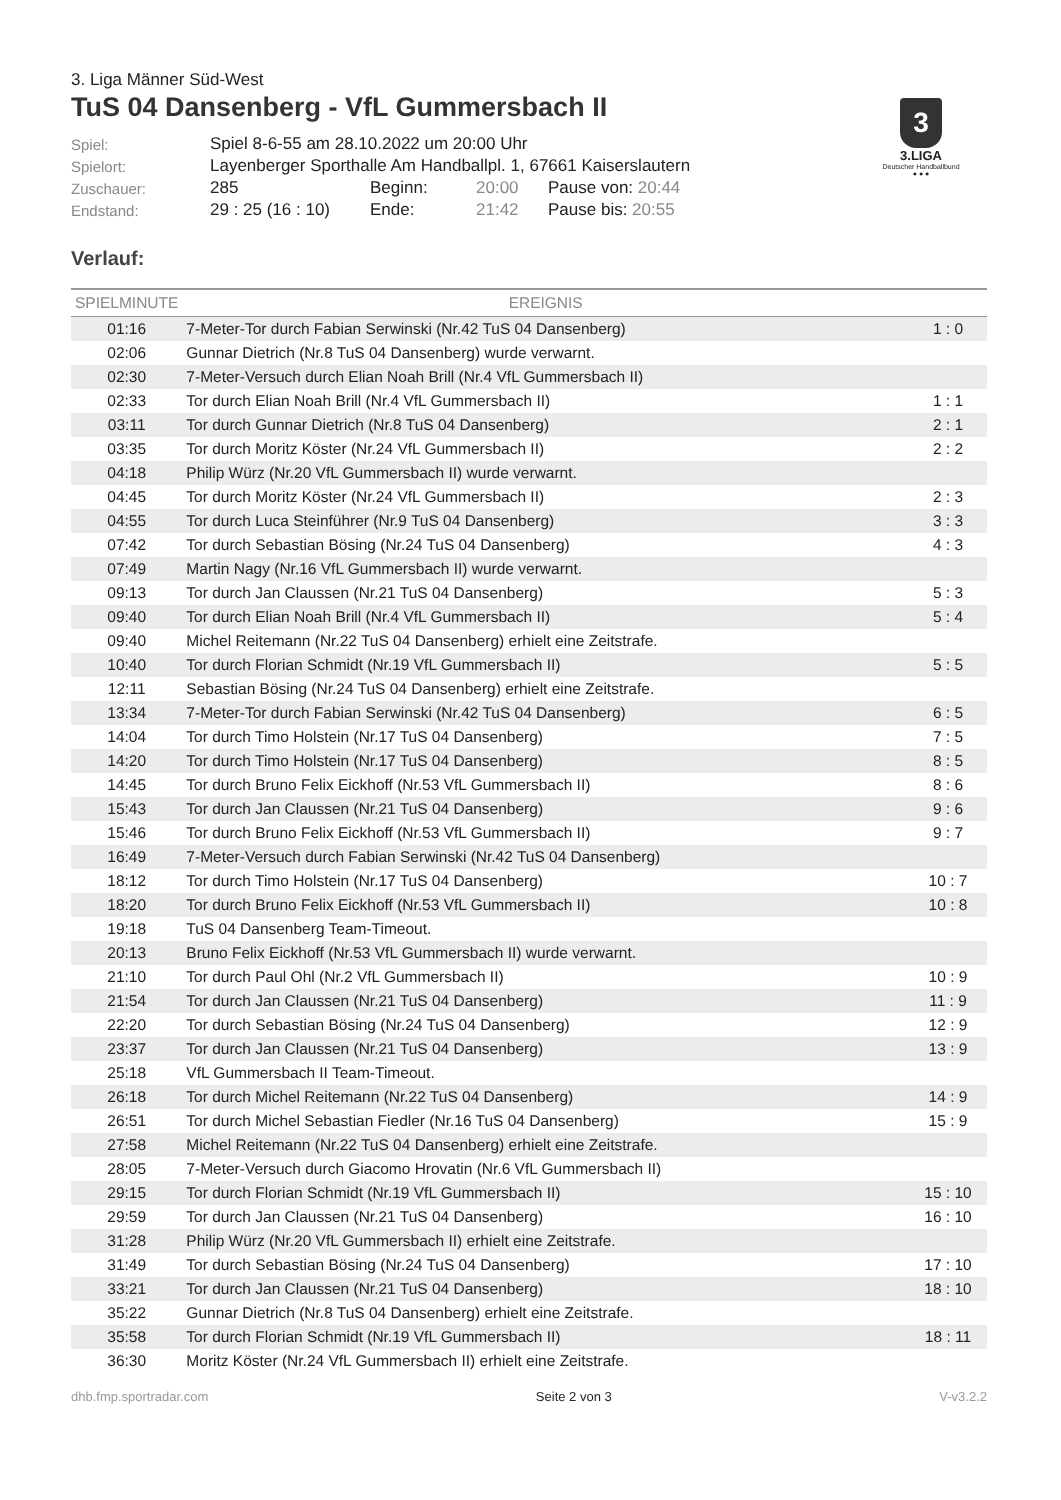3
3.LIGA
Deutscher Handballbund
● ● ●
3. Liga Männer Süd-West
TuS 04 Dansenberg - VfL Gummersbach II
| Spiel: | Spiel 8-6-55 am 28.10.2022 um 20:00 Uhr | | | |
| Spielort: | Layenberger Sporthalle Am Handballpl. 1, 67661 Kaiserslautern | | | |
| Zuschauer: | 285 | Beginn: | 20:00 | Pause von: 20:44 |
| Endstand: | 29 : 25 (16 : 10) | Ende: | 21:42 | Pause bis: 20:55 |
Verlauf:
| SPIELMINUTE | EREIGNIS | |
| --- | --- | --- |
| 01:16 | 7-Meter-Tor durch Fabian Serwinski (Nr.42 TuS 04 Dansenberg) | 1 : 0 |
| 02:06 | Gunnar Dietrich (Nr.8 TuS 04 Dansenberg) wurde verwarnt. | |
| 02:30 | 7-Meter-Versuch durch Elian Noah Brill (Nr.4 VfL Gummersbach II) | |
| 02:33 | Tor durch Elian Noah Brill (Nr.4 VfL Gummersbach II) | 1 : 1 |
| 03:11 | Tor durch Gunnar Dietrich (Nr.8 TuS 04 Dansenberg) | 2 : 1 |
| 03:35 | Tor durch Moritz Köster (Nr.24 VfL Gummersbach II) | 2 : 2 |
| 04:18 | Philip Würz (Nr.20 VfL Gummersbach II) wurde verwarnt. | |
| 04:45 | Tor durch Moritz Köster (Nr.24 VfL Gummersbach II) | 2 : 3 |
| 04:55 | Tor durch Luca Steinführer (Nr.9 TuS 04 Dansenberg) | 3 : 3 |
| 07:42 | Tor durch Sebastian Bösing (Nr.24 TuS 04 Dansenberg) | 4 : 3 |
| 07:49 | Martin Nagy (Nr.16 VfL Gummersbach II) wurde verwarnt. | |
| 09:13 | Tor durch Jan Claussen (Nr.21 TuS 04 Dansenberg) | 5 : 3 |
| 09:40 | Tor durch Elian Noah Brill (Nr.4 VfL Gummersbach II) | 5 : 4 |
| 09:40 | Michel Reitemann (Nr.22 TuS 04 Dansenberg) erhielt eine Zeitstrafe. | |
| 10:40 | Tor durch Florian Schmidt (Nr.19 VfL Gummersbach II) | 5 : 5 |
| 12:11 | Sebastian Bösing (Nr.24 TuS 04 Dansenberg) erhielt eine Zeitstrafe. | |
| 13:34 | 7-Meter-Tor durch Fabian Serwinski (Nr.42 TuS 04 Dansenberg) | 6 : 5 |
| 14:04 | Tor durch Timo Holstein (Nr.17 TuS 04 Dansenberg) | 7 : 5 |
| 14:20 | Tor durch Timo Holstein (Nr.17 TuS 04 Dansenberg) | 8 : 5 |
| 14:45 | Tor durch Bruno Felix Eickhoff (Nr.53 VfL Gummersbach II) | 8 : 6 |
| 15:43 | Tor durch Jan Claussen (Nr.21 TuS 04 Dansenberg) | 9 : 6 |
| 15:46 | Tor durch Bruno Felix Eickhoff (Nr.53 VfL Gummersbach II) | 9 : 7 |
| 16:49 | 7-Meter-Versuch durch Fabian Serwinski (Nr.42 TuS 04 Dansenberg) | |
| 18:12 | Tor durch Timo Holstein (Nr.17 TuS 04 Dansenberg) | 10 : 7 |
| 18:20 | Tor durch Bruno Felix Eickhoff (Nr.53 VfL Gummersbach II) | 10 : 8 |
| 19:18 | TuS 04 Dansenberg Team-Timeout. | |
| 20:13 | Bruno Felix Eickhoff (Nr.53 VfL Gummersbach II) wurde verwarnt. | |
| 21:10 | Tor durch Paul Ohl (Nr.2 VfL Gummersbach II) | 10 : 9 |
| 21:54 | Tor durch Jan Claussen (Nr.21 TuS 04 Dansenberg) | 11 : 9 |
| 22:20 | Tor durch Sebastian Bösing (Nr.24 TuS 04 Dansenberg) | 12 : 9 |
| 23:37 | Tor durch Jan Claussen (Nr.21 TuS 04 Dansenberg) | 13 : 9 |
| 25:18 | VfL Gummersbach II Team-Timeout. | |
| 26:18 | Tor durch Michel Reitemann (Nr.22 TuS 04 Dansenberg) | 14 : 9 |
| 26:51 | Tor durch Michel Sebastian Fiedler (Nr.16 TuS 04 Dansenberg) | 15 : 9 |
| 27:58 | Michel Reitemann (Nr.22 TuS 04 Dansenberg) erhielt eine Zeitstrafe. | |
| 28:05 | 7-Meter-Versuch durch Giacomo Hrovatin (Nr.6 VfL Gummersbach II) | |
| 29:15 | Tor durch Florian Schmidt (Nr.19 VfL Gummersbach II) | 15 : 10 |
| 29:59 | Tor durch Jan Claussen (Nr.21 TuS 04 Dansenberg) | 16 : 10 |
| 31:28 | Philip Würz (Nr.20 VfL Gummersbach II) erhielt eine Zeitstrafe. | |
| 31:49 | Tor durch Sebastian Bösing (Nr.24 TuS 04 Dansenberg) | 17 : 10 |
| 33:21 | Tor durch Jan Claussen (Nr.21 TuS 04 Dansenberg) | 18 : 10 |
| 35:22 | Gunnar Dietrich (Nr.8 TuS 04 Dansenberg) erhielt eine Zeitstrafe. | |
| 35:58 | Tor durch Florian Schmidt (Nr.19 VfL Gummersbach II) | 18 : 11 |
| 36:30 | Moritz Köster (Nr.24 VfL Gummersbach II) erhielt eine Zeitstrafe. | |
dhb.fmp.sportradar.com Seite 2 von 3 V-v3.2.2